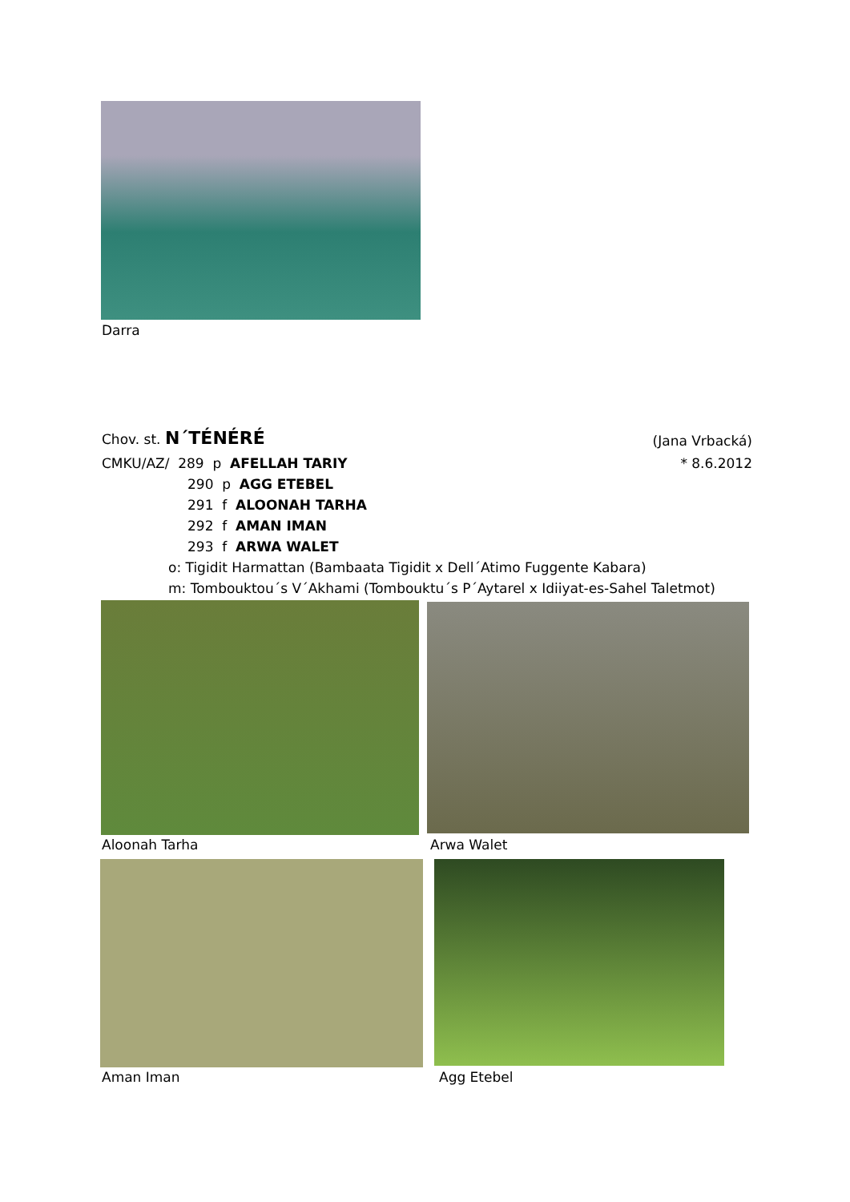Darra
Chov. st. N´TÉNÉRÉ (Jana Vrbacká)
CMKU/AZ/ 289 p AFELLAH TARIY * 8.6.2012
290 p AGG ETEBEL
291 f ALOONAH TARHA
292 f AMAN IMAN
293 f ARWA WALET
o: Tigidit Harmattan (Bambaata Tigidit x Dell´Atimo Fuggente Kabara)
m: Tombouktou´s V´Akhami (Tombouktu´s P´Aytarel x Idiiyat-es-Sahel Taletmot)
Aloonah Tarha Arwa Walet
Aman Iman Agg Etebel